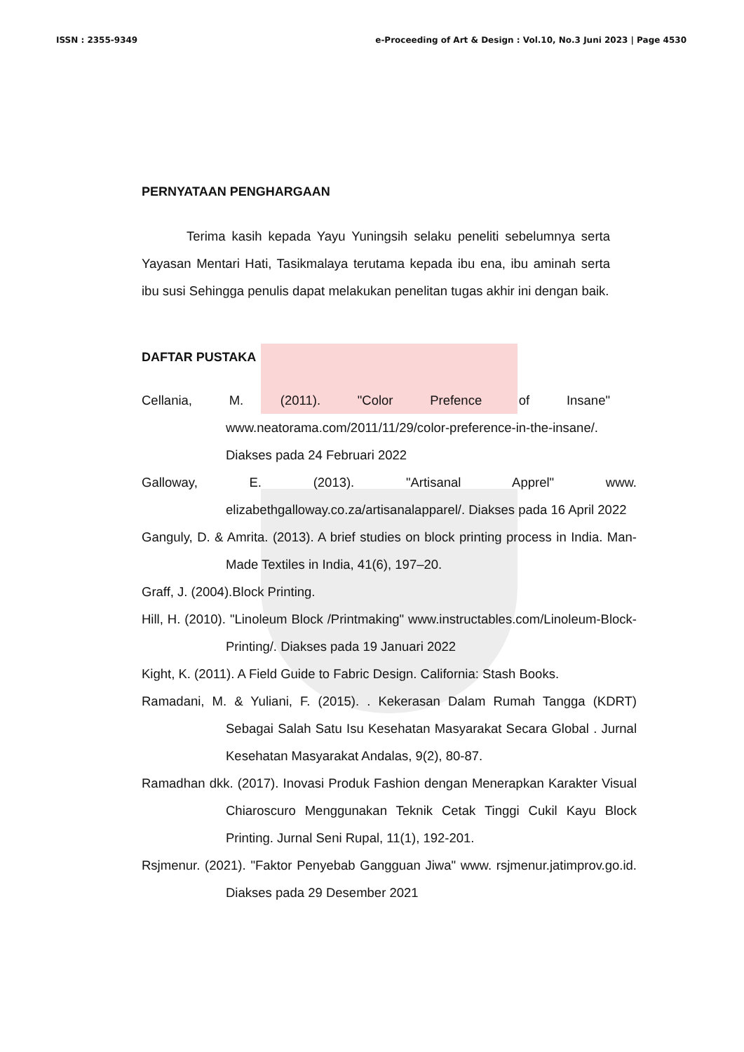ISSN : 2355-9349 e-Proceeding of Art & Design : Vol.10, No.3 Juni 2023 | Page 4530
PERNYATAAN PENGHARGAAN
Terima kasih kepada Yayu Yuningsih selaku peneliti sebelumnya serta Yayasan Mentari Hati, Tasikmalaya terutama kepada ibu ena, ibu aminah serta ibu susi Sehingga penulis dapat melakukan penelitan tugas akhir ini dengan baik.
DAFTAR PUSTAKA
Cellania, M. (2011). "Color Prefence of Insane" www.neatorama.com/2011/11/29/color-preference-in-the-insane/. Diakses pada 24 Februari 2022
Galloway, E. (2013). "Artisanal Apprel" www. elizabethgalloway.co.za/artisanalapparel/. Diakses pada 16 April 2022
Ganguly, D. & Amrita. (2013). A brief studies on block printing process in India. Man-Made Textiles in India, 41(6), 197–20.
Graff, J. (2004).Block Printing.
Hill, H. (2010). "Linoleum Block /Printmaking" www.instructables.com/Linoleum-Block-Printing/. Diakses pada 19 Januari 2022
Kight, K. (2011). A Field Guide to Fabric Design. California: Stash Books.
Ramadani, M. & Yuliani, F. (2015). . Kekerasan Dalam Rumah Tangga (KDRT) Sebagai Salah Satu Isu Kesehatan Masyarakat Secara Global . Jurnal Kesehatan Masyarakat Andalas, 9(2), 80-87.
Ramadhan dkk. (2017). Inovasi Produk Fashion dengan Menerapkan Karakter Visual Chiaroscuro Menggunakan Teknik Cetak Tinggi Cukil Kayu Block Printing. Jurnal Seni Rupal, 11(1), 192-201.
Rsjmenur. (2021). "Faktor Penyebab Gangguan Jiwa" www. rsjmenur.jatimprov.go.id. Diakses pada 29 Desember 2021